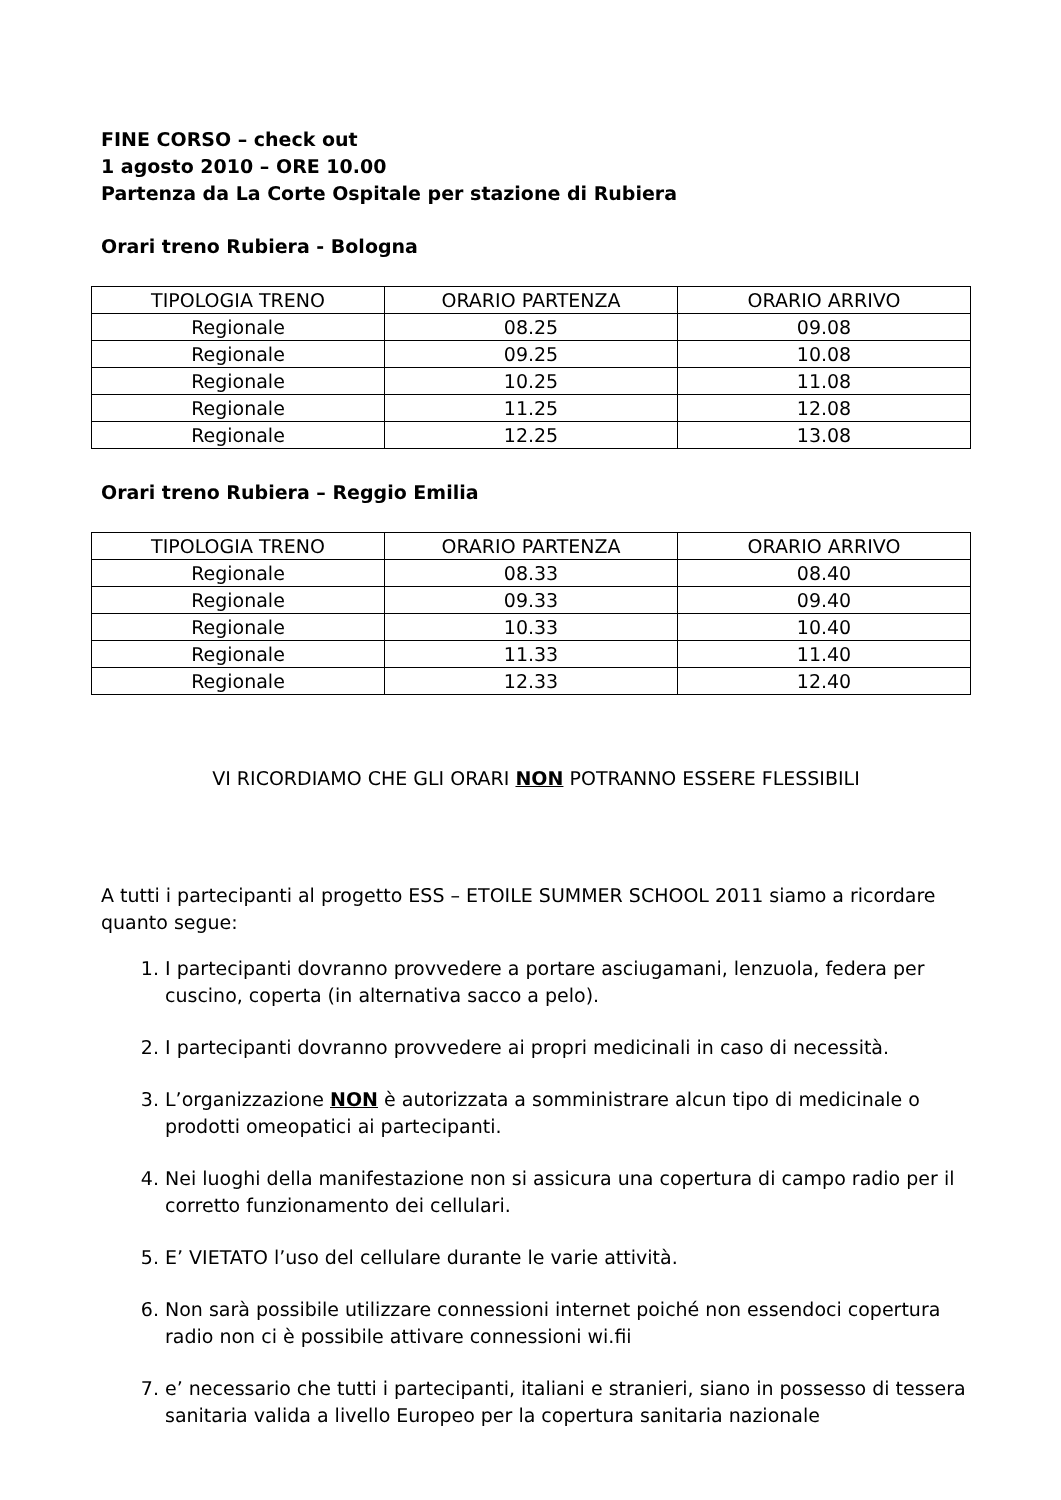FINE CORSO – check out
1 agosto 2010 – ORE 10.00
Partenza da La Corte Ospitale per stazione di Rubiera
Orari treno Rubiera - Bologna
| TIPOLOGIA TRENO | ORARIO PARTENZA | ORARIO ARRIVO |
| --- | --- | --- |
| Regionale | 08.25 | 09.08 |
| Regionale | 09.25 | 10.08 |
| Regionale | 10.25 | 11.08 |
| Regionale | 11.25 | 12.08 |
| Regionale | 12.25 | 13.08 |
Orari treno Rubiera – Reggio Emilia
| TIPOLOGIA TRENO | ORARIO PARTENZA | ORARIO ARRIVO |
| --- | --- | --- |
| Regionale | 08.33 | 08.40 |
| Regionale | 09.33 | 09.40 |
| Regionale | 10.33 | 10.40 |
| Regionale | 11.33 | 11.40 |
| Regionale | 12.33 | 12.40 |
VI RICORDIAMO CHE GLI ORARI NON POTRANNO ESSERE FLESSIBILI
A tutti i partecipanti al progetto ESS – ETOILE SUMMER SCHOOL 2011 siamo a ricordare quanto segue:
1. I partecipanti dovranno provvedere a portare asciugamani, lenzuola, federa per cuscino, coperta (in alternativa sacco a pelo).
2. I partecipanti dovranno provvedere ai propri medicinali in caso di necessità.
3. L’organizzazione NON è autorizzata a somministrare alcun tipo di medicinale o prodotti omeopatici ai partecipanti.
4. Nei luoghi della manifestazione non si assicura una copertura di campo radio per il corretto funzionamento dei cellulari.
5. E’ VIETATO l’uso del cellulare durante le varie attività.
6. Non sarà possibile utilizzare connessioni internet poiché non essendoci copertura radio non ci è possibile attivare connessioni wi.fii
7. e’ necessario che tutti i partecipanti, italiani e stranieri, siano in possesso di tessera sanitaria valida a livello Europeo per la copertura sanitaria nazionale